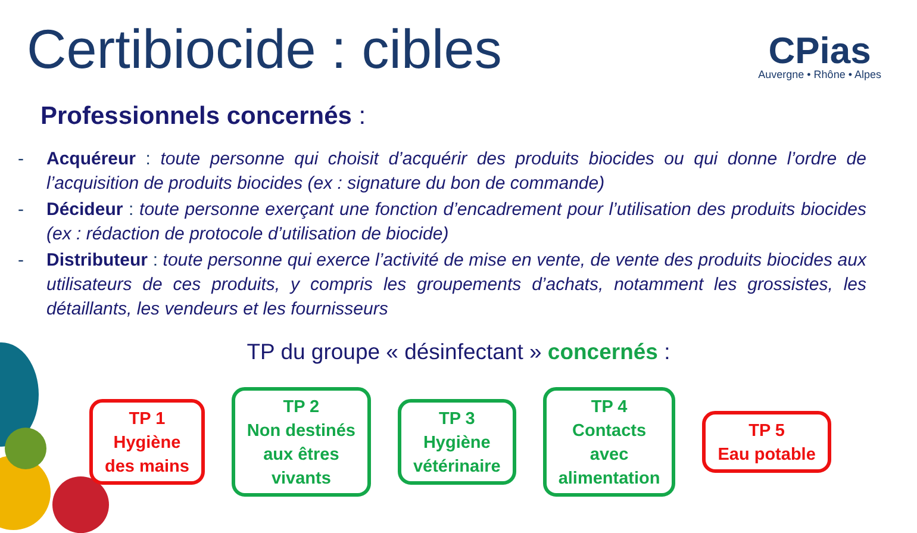Certibiocide : cibles CPias
Auvergne • Rhône • Alpes
Professionnels concernés :
- Acquéreur : toute personne qui choisit d’acquérir des produits biocides ou qui donne l’ordre de l’acquisition de produits biocides (ex : signature du bon de commande)
- Décideur : toute personne exerçant une fonction d’encadrement pour l’utilisation des produits biocides (ex : rédaction de protocole d’utilisation de biocide)
- Distributeur : toute personne qui exerce l’activité de mise en vente, de vente des produits biocides aux utilisateurs de ces produits, y compris les groupements d’achats, notamment les grossistes, les détaillants, les vendeurs et les fournisseurs
TP du groupe « désinfectant » concernés :
TP 1
Hygiène
des mains
TP 2
Non destinés
aux êtres
vivants
TP 3
Hygiène
vétérinaire
TP 4
Contacts
avec
alimentation
TP 5
Eau potable